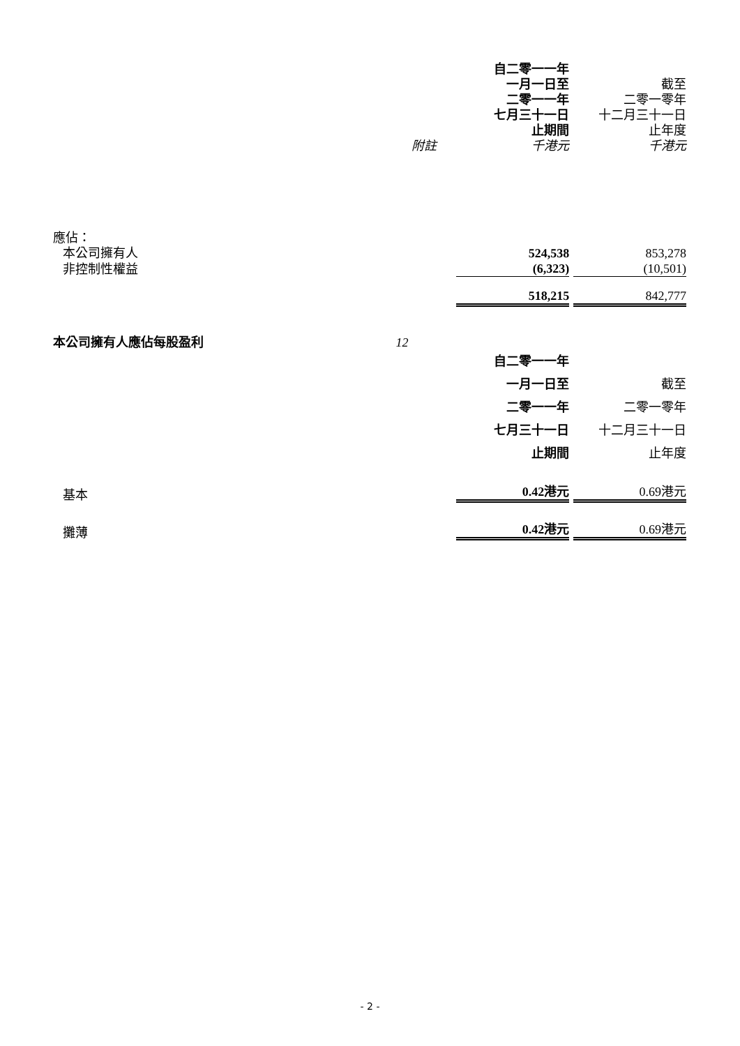| | | 自二零一一年 一月一日至 二零一一年 七月三十一日 止期間 | 截至 二零一零年 十二月三十一日 止年度 |
| | 附註 | 千港元 | 千港元 |
| 應佔： | | | |
| 本公司擁有人 | | 524,538 | 853,278 |
| 非控制性權益 | | (6,323) | (10,501) |
| | | 518,215 | 842,777 |
| 本公司擁有人應佔每股盈利 | 12 | | |
| | | 自二零一一年 一月一日至 二零一一年 七月三十一日 止期間 | 截至 二零一零年 十二月三十一日 止年度 |
| 基本 | | 0.42港元 | 0.69港元 |
| 攤薄 | | 0.42港元 | 0.69港元 |
- 2 -